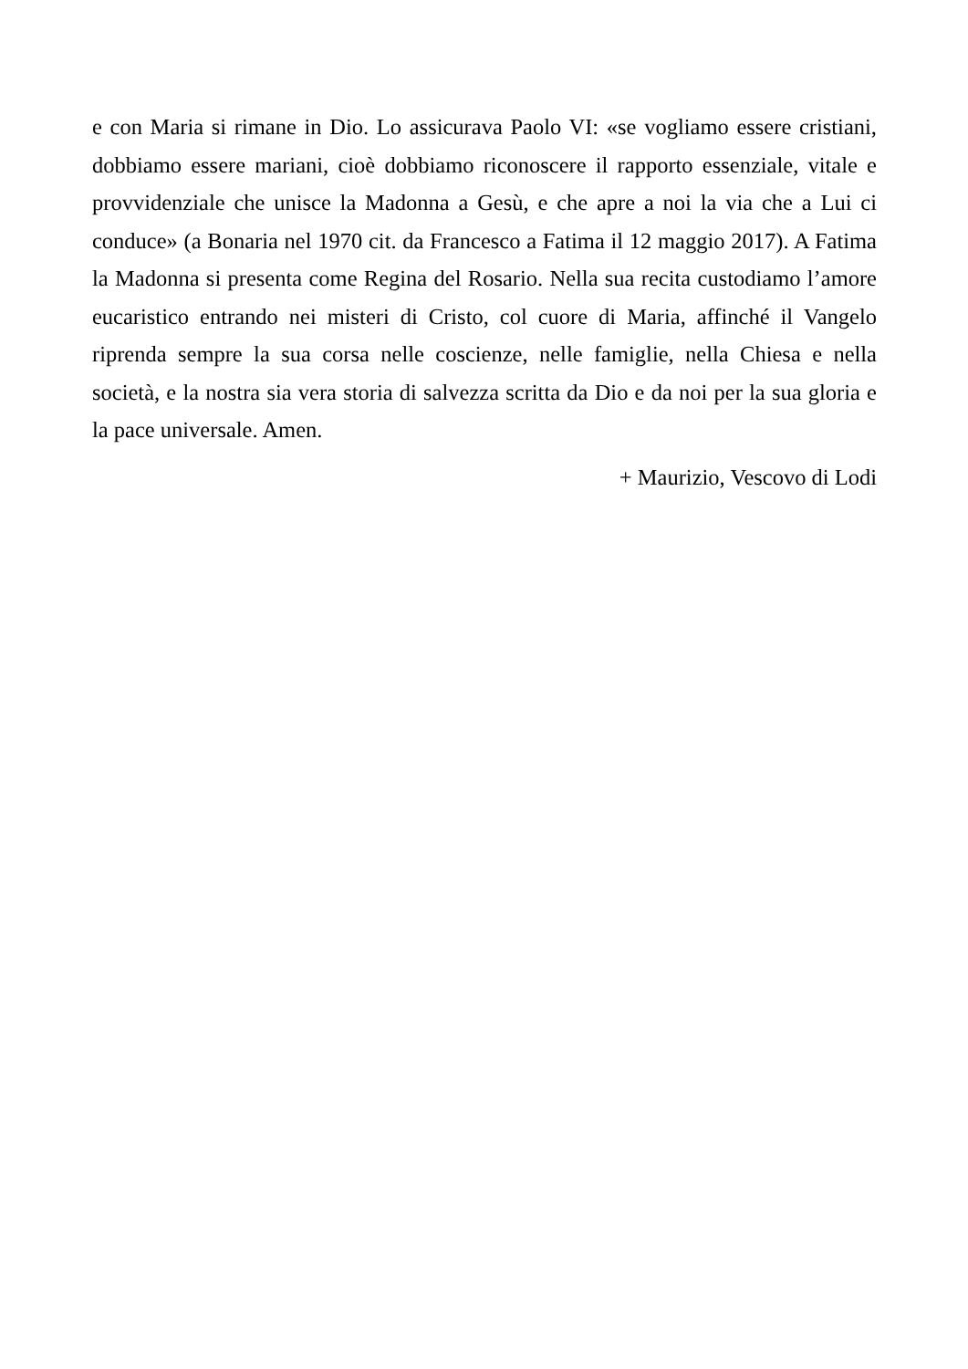e con Maria si rimane in Dio. Lo assicurava Paolo VI: «se vogliamo essere cristiani, dobbiamo essere mariani, cioè dobbiamo riconoscere il rapporto essenziale, vitale e provvidenziale che unisce la Madonna a Gesù, e che apre a noi la via che a Lui ci conduce» (a Bonaria nel 1970 cit. da Francesco a Fatima il 12 maggio 2017). A Fatima la Madonna si presenta come Regina del Rosario. Nella sua recita custodiamo l’amore eucaristico entrando nei misteri di Cristo, col cuore di Maria, affinché il Vangelo riprenda sempre la sua corsa nelle coscienze, nelle famiglie, nella Chiesa e nella società, e la nostra sia vera storia di salvezza scritta da Dio e da noi per la sua gloria e la pace universale. Amen.
+ Maurizio, Vescovo di Lodi